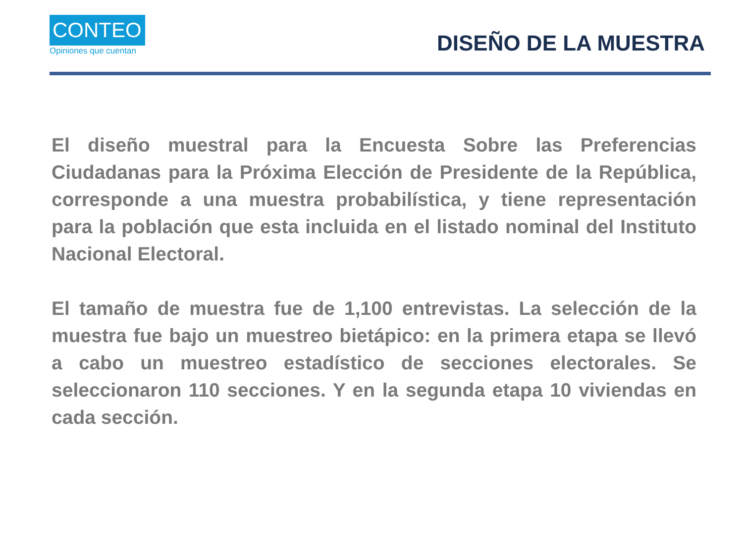CONTEO
Opiniones que cuentan
DISEÑO DE LA MUESTRA
El diseño muestral para la Encuesta Sobre las Preferencias Ciudadanas para la Próxima Elección de Presidente de la República, corresponde a una muestra probabilística, y tiene representación para la población que esta incluida en el listado nominal del Instituto Nacional Electoral.
El tamaño de muestra fue de 1,100 entrevistas. La selección de la muestra fue bajo un muestreo bietápico: en la primera etapa se llevó a cabo un muestreo estadístico de secciones electorales. Se seleccionaron 110 secciones. Y en la segunda etapa 10 viviendas en cada sección.